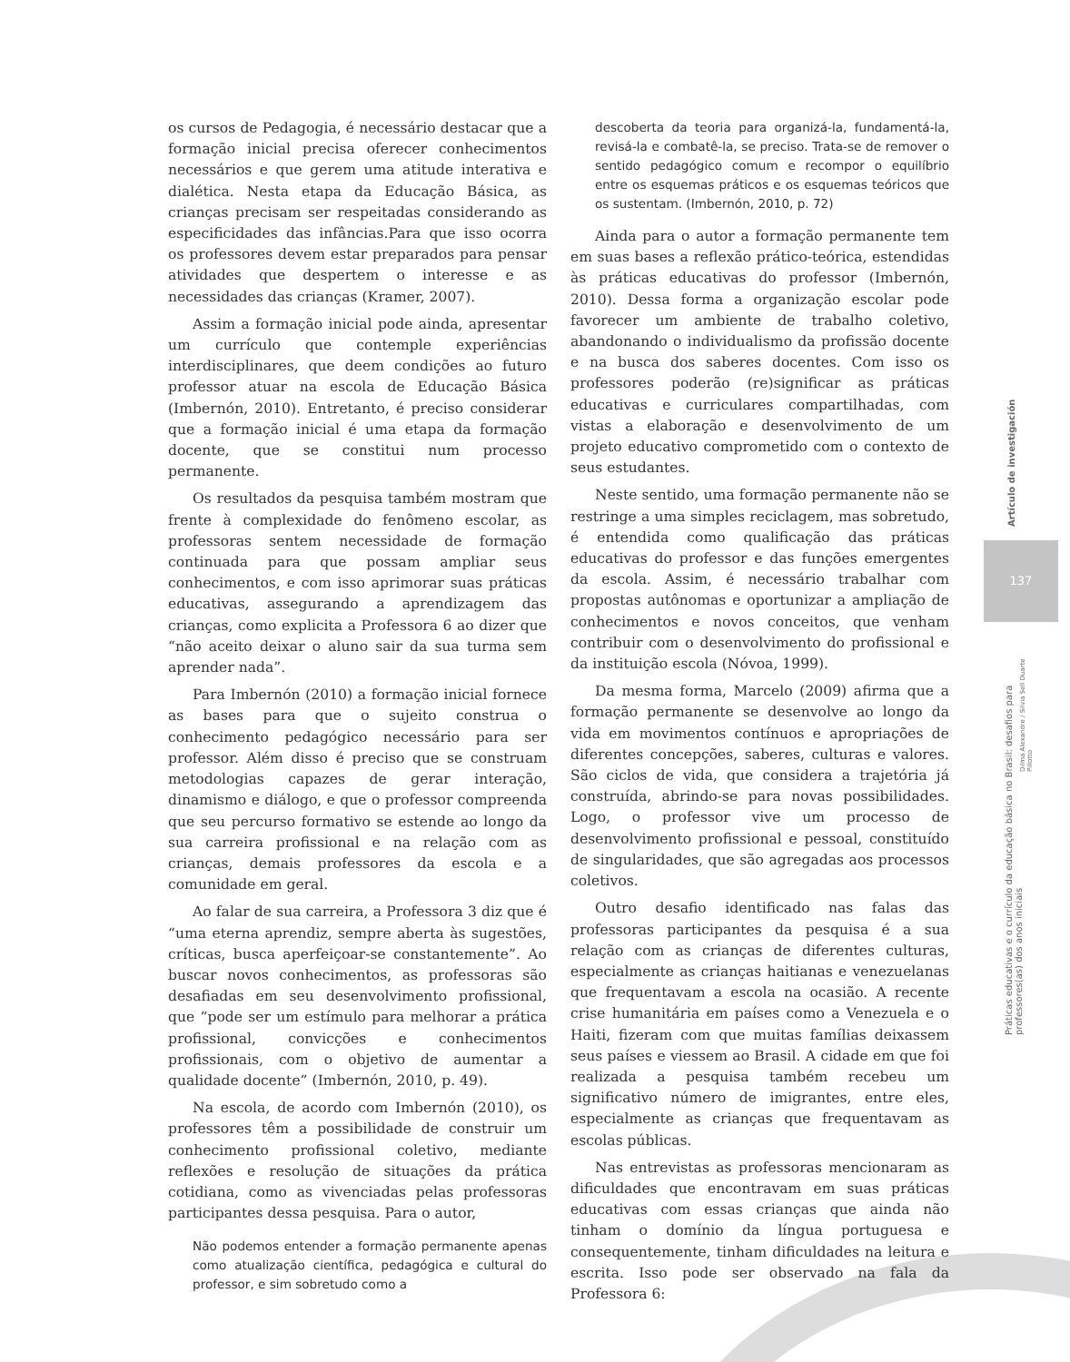os cursos de Pedagogia, é necessário destacar que a formação inicial precisa oferecer conhecimentos necessários e que gerem uma atitude interativa e dialética. Nesta etapa da Educação Básica, as crianças precisam ser respeitadas considerando as especificidades das infâncias.Para que isso ocorra os professores devem estar preparados para pensar atividades que despertem o interesse e as necessidades das crianças (Kramer, 2007).
Assim a formação inicial pode ainda, apresentar um currículo que contemple experiências interdisciplinares, que deem condições ao futuro professor atuar na escola de Educação Básica (Imbernón, 2010). Entretanto, é preciso considerar que a formação inicial é uma etapa da formação docente, que se constitui num processo permanente.
Os resultados da pesquisa também mostram que frente à complexidade do fenômeno escolar, as professoras sentem necessidade de formação continuada para que possam ampliar seus conhecimentos, e com isso aprimorar suas práticas educativas, assegurando a aprendizagem das crianças, como explicita a Professora 6 ao dizer que “não aceito deixar o aluno sair da sua turma sem aprender nada”.
Para Imbernón (2010) a formação inicial fornece as bases para que o sujeito construa o conhecimento pedagógico necessário para ser professor. Além disso é preciso que se construam metodologias capazes de gerar interação, dinamismo e diálogo, e que o professor compreenda que seu percurso formativo se estende ao longo da sua carreira profissional e na relação com as crianças, demais professores da escola e a comunidade em geral.
Ao falar de sua carreira, a Professora 3 diz que é “uma eterna aprendiz, sempre aberta às sugestões, críticas, busca aperfeiçoar-se constantemente”. Ao buscar novos conhecimentos, as professoras são desafiadas em seu desenvolvimento profissional, que “pode ser um estímulo para melhorar a prática profissional, convicções e conhecimentos profissionais, com o objetivo de aumentar a qualidade docente” (Imbernón, 2010, p. 49).
Na escola, de acordo com Imbernón (2010), os professores têm a possibilidade de construir um conhecimento profissional coletivo, mediante reflexões e resolução de situações da prática cotidiana, como as vivenciadas pelas professoras participantes dessa pesquisa. Para o autor,
Não podemos entender a formação permanente apenas como atualização científica, pedagógica e cultural do professor, e sim sobretudo como a
descoberta da teoria para organizá-la, fundamentá-la, revisá-la e combatê-la, se preciso. Trata-se de remover o sentido pedagógico comum e recompor o equilíbrio entre os esquemas práticos e os esquemas teóricos que os sustentam. (Imbernón, 2010, p. 72)
Ainda para o autor a formação permanente tem em suas bases a reflexão prático-teórica, estendidas às práticas educativas do professor (Imbernón, 2010). Dessa forma a organização escolar pode favorecer um ambiente de trabalho coletivo, abandonando o individualismo da profissão docente e na busca dos saberes docentes. Com isso os professores poderão (re)significar as práticas educativas e curriculares compartilhadas, com vistas a elaboração e desenvolvimento de um projeto educativo comprometido com o contexto de seus estudantes.
Neste sentido, uma formação permanente não se restringe a uma simples reciclagem, mas sobretudo, é entendida como qualificação das práticas educativas do professor e das funções emergentes da escola. Assim, é necessário trabalhar com propostas autônomas e oportunizar a ampliação de conhecimentos e novos conceitos, que venham contribuir com o desenvolvimento do profissional e da instituição escola (Nóvoa, 1999).
Da mesma forma, Marcelo (2009) afirma que a formação permanente se desenvolve ao longo da vida em movimentos contínuos e apropriações de diferentes concepções, saberes, culturas e valores. São ciclos de vida, que considera a trajetória já construída, abrindo-se para novas possibilidades. Logo, o professor vive um processo de desenvolvimento profissional e pessoal, constituído de singularidades, que são agregadas aos processos coletivos.
Outro desafio identificado nas falas das professoras participantes da pesquisa é a sua relação com as crianças de diferentes culturas, especialmente as crianças haitianas e venezuelanas que frequentavam a escola na ocasião. A recente crise humanitária em países como a Venezuela e o Haiti, fizeram com que muitas famílias deixassem seus países e viessem ao Brasil. A cidade em que foi realizada a pesquisa também recebeu um significativo número de imigrantes, entre eles, especialmente as crianças que frequentavam as escolas públicas.
Nas entrevistas as professoras mencionaram as dificuldades que encontravam em suas práticas educativas com essas crianças que ainda não tinham o domínio da língua portuguesa e consequentemente, tinham dificuldades na leitura e escrita. Isso pode ser observado na fala da Professora 6:
Artículo de investigación
137
Práticas educativas e o currículo da educação básica no Brasil: desafios para professores(as) dos anos iniciais
Dilma Alexandre / Silvia Sell Duarte Pillotto